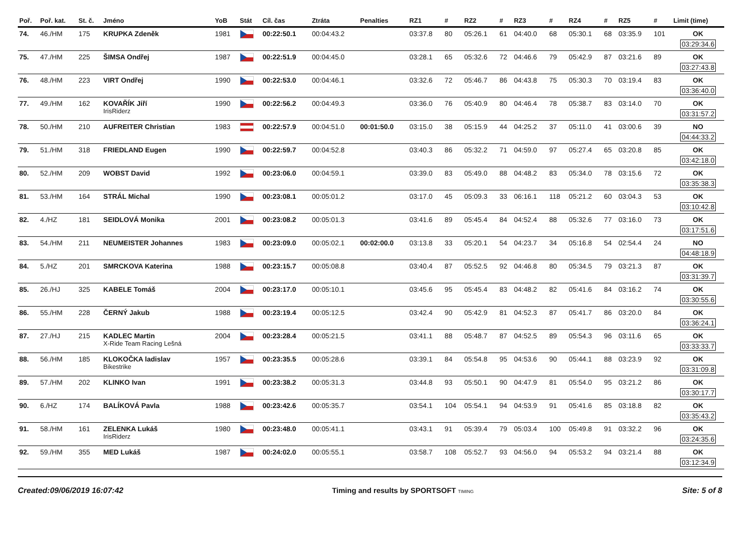| Poř. | Poř. kat. | St. č. | Jméno | YoB | Stát | Cíl. čas | Ztráta | Penalties | RZ1 | # | RZ2 | # | RZ3 | # | RZ4 | # | RZ5 | # | Limit (time) |
| --- | --- | --- | --- | --- | --- | --- | --- | --- | --- | --- | --- | --- | --- | --- | --- | --- | --- | --- | --- |
| 74. | 46./HM | 175 | KRUPKA Zdeněk | 1981 | | 00:22:50.1 | 00:04:43.2 | | 03:37.8 | 80 | 05:26.1 | 61 | 04:40.0 | 68 | 05:30.1 | 68 | 03:35.9 | 101 | OK 03:29:34.6 |
| 75. | 47./HM | 225 | ŠIMSA Ondřej | 1987 | | 00:22:51.9 | 00:04:45.0 | | 03:28.1 | 65 | 05:32.6 | 72 | 04:46.6 | 79 | 05:42.9 | 87 | 03:21.6 | 89 | OK 03:27:43.8 |
| 76. | 48./HM | 223 | VIRT Ondřej | 1990 | | 00:22:53.0 | 00:04:46.1 | | 03:32.6 | 72 | 05:46.7 | 86 | 04:43.8 | 75 | 05:30.3 | 70 | 03:19.4 | 83 | OK 03:36:40.0 |
| 77. | 49./HM | 162 | KOVAŘÍK Jiří IrisRiderz | 1990 | | 00:22:56.2 | 00:04:49.3 | | 03:36.0 | 76 | 05:40.9 | 80 | 04:46.4 | 78 | 05:38.7 | 83 | 03:14.0 | 70 | OK 03:31:57.2 |
| 78. | 50./HM | 210 | AUFREITER Christian | 1983 | | 00:22:57.9 | 00:04:51.0 | 00:01:50.0 | 03:15.0 | 38 | 05:15.9 | 44 | 04:25.2 | 37 | 05:11.0 | 41 | 03:00.6 | 39 | NO 04:44:33.2 |
| 79. | 51./HM | 318 | FRIEDLAND Eugen | 1990 | | 00:22:59.7 | 00:04:52.8 | | 03:40.3 | 86 | 05:32.2 | 71 | 04:59.0 | 97 | 05:27.4 | 65 | 03:20.8 | 85 | OK 03:42:18.0 |
| 80. | 52./HM | 209 | WOBST David | 1992 | | 00:23:06.0 | 00:04:59.1 | | 03:39.0 | 83 | 05:49.0 | 88 | 04:48.2 | 83 | 05:34.0 | 78 | 03:15.6 | 72 | OK 03:35:38.3 |
| 81. | 53./HM | 164 | STRÁL Michal | 1990 | | 00:23:08.1 | 00:05:01.2 | | 03:17.0 | 45 | 05:09.3 | 33 | 06:16.1 | 118 | 05:21.2 | 60 | 03:04.3 | 53 | OK 03:10:42.8 |
| 82. | 4./HZ | 181 | SEIDLOVÁ Monika | 2001 | | 00:23:08.2 | 00:05:01.3 | | 03:41.6 | 89 | 05:45.4 | 84 | 04:52.4 | 88 | 05:32.6 | 77 | 03:16.0 | 73 | OK 03:17:51.6 |
| 83. | 54./HM | 211 | NEUMEISTER Johannes | 1983 | | 00:23:09.0 | 00:05:02.1 | 00:02:00.0 | 03:13.8 | 33 | 05:20.1 | 54 | 04:23.7 | 34 | 05:16.8 | 54 | 02:54.4 | 24 | NO 04:48:18.9 |
| 84. | 5./HZ | 201 | SMRCKOVA Katerina | 1988 | | 00:23:15.7 | 00:05:08.8 | | 03:40.4 | 87 | 05:52.5 | 92 | 04:46.8 | 80 | 05:34.5 | 79 | 03:21.3 | 87 | OK 03:31:39.7 |
| 85. | 26./HJ | 325 | KABELE Tomáš | 2004 | | 00:23:17.0 | 00:05:10.1 | | 03:45.6 | 95 | 05:45.4 | 83 | 04:48.2 | 82 | 05:41.6 | 84 | 03:16.2 | 74 | OK 03:30:55.6 |
| 86. | 55./HM | 228 | ČERNÝ Jakub | 1988 | | 00:23:19.4 | 00:05:12.5 | | 03:42.4 | 90 | 05:42.9 | 81 | 04:52.3 | 87 | 05:41.7 | 86 | 03:20.0 | 84 | OK 03:36:24.1 |
| 87. | 27./HJ | 215 | KADLEC Martin X-Ride Team Racing Lešná | 2004 | | 00:23:28.4 | 00:05:21.5 | | 03:41.1 | 88 | 05:48.7 | 87 | 04:52.5 | 89 | 05:54.3 | 96 | 03:11.6 | 65 | OK 03:33:33.7 |
| 88. | 56./HM | 185 | KLOKOČKA ladislav Bikestrike | 1957 | | 00:23:35.5 | 00:05:28.6 | | 03:39.1 | 84 | 05:54.8 | 95 | 04:53.6 | 90 | 05:44.1 | 88 | 03:23.9 | 92 | OK 03:31:09.8 |
| 89. | 57./HM | 202 | KLINKO Ivan | 1991 | | 00:23:38.2 | 00:05:31.3 | | 03:44.8 | 93 | 05:50.1 | 90 | 04:47.9 | 81 | 05:54.0 | 95 | 03:21.2 | 86 | OK 03:30:17.7 |
| 90. | 6./HZ | 174 | BALÍKOVÁ Pavla | 1988 | | 00:23:42.6 | 00:05:35.7 | | 03:54.1 | 104 | 05:54.1 | 94 | 04:53.9 | 91 | 05:41.6 | 85 | 03:18.8 | 82 | OK 03:35:43.2 |
| 91. | 58./HM | 161 | ZELENKA Lukáš IrisRiderz | 1980 | | 00:23:48.0 | 00:05:41.1 | | 03:43.1 | 91 | 05:39.4 | 79 | 05:03.4 | 100 | 05:49.8 | 91 | 03:32.2 | 96 | OK 03:24:35.6 |
| 92. | 59./HM | 355 | MED Lukáš | 1987 | | 00:24:02.0 | 00:05:55.1 | | 03:58.7 | 108 | 05:52.7 | 93 | 04:56.0 | 94 | 05:53.2 | 94 | 03:21.4 | 88 | OK 03:12:34.9 |
Created:09/06/2019 16:07:42 Timing and results by SPORTSOFT TIMING Site: 5 of 8